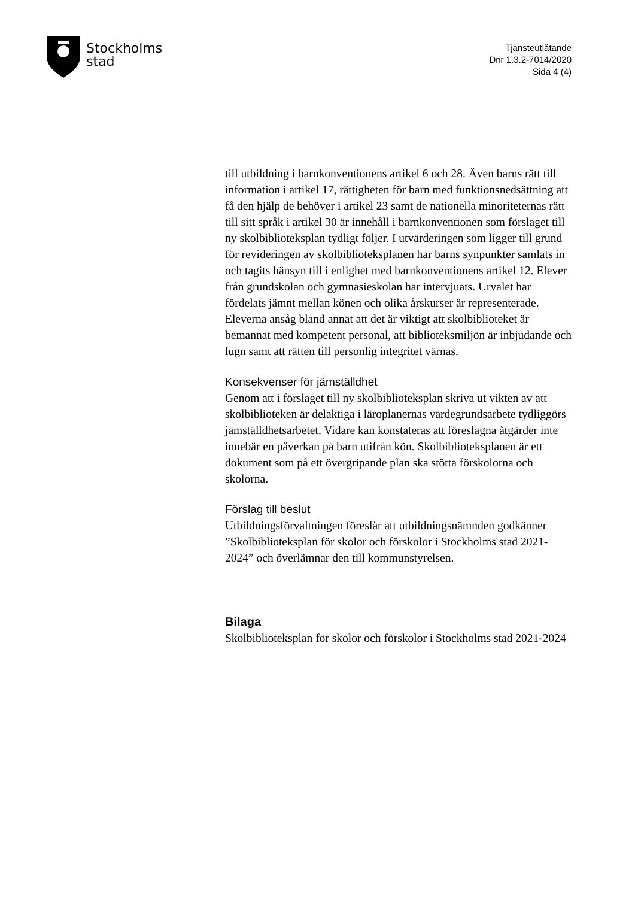Stockholms
stad
Tjänsteutlåtande
Dnr 1.3.2-7014/2020
Sida 4 (4)
till utbildning i barnkonventionens artikel 6 och 28. Även barns rätt till information i artikel 17, rättigheten för barn med funktionsnedsättning att få den hjälp de behöver i artikel 23 samt de nationella minoriteternas rätt till sitt språk i artikel 30 är innehåll i barnkonventionen som förslaget till ny skolbiblioteksplan tydligt följer. I utvärderingen som ligger till grund för revideringen av skolbiblioteksplanen har barns synpunkter samlats in och tagits hänsyn till i enlighet med barnkonventionens artikel 12. Elever från grundskolan och gymnasieskolan har intervjuats. Urvalet har fördelats jämnt mellan könen och olika årskurser är representerade. Eleverna ansåg bland annat att det är viktigt att skolbiblioteket är bemannat med kompetent personal, att biblioteksmiljön är inbjudande och lugn samt att rätten till personlig integritet värnas.
Konsekvenser för jämställdhet
Genom att i förslaget till ny skolbiblioteksplan skriva ut vikten av att skolbiblioteken är delaktiga i läroplanernas värdegrundsarbete tydliggörs jämställdhetsarbetet. Vidare kan konstateras att föreslagna åtgärder inte innebär en påverkan på barn utifrån kön. Skolbiblioteksplanen är ett dokument som på ett övergripande plan ska stötta förskolorna och skolorna.
Förslag till beslut
Utbildningsförvaltningen föreslår att utbildningsnämnden godkänner ”Skolbiblioteksplan för skolor och förskolor i Stockholms stad 2021-2024” och överlämnar den till kommunstyrelsen.
Bilaga
Skolbiblioteksplan för skolor och förskolor i Stockholms stad 2021-2024